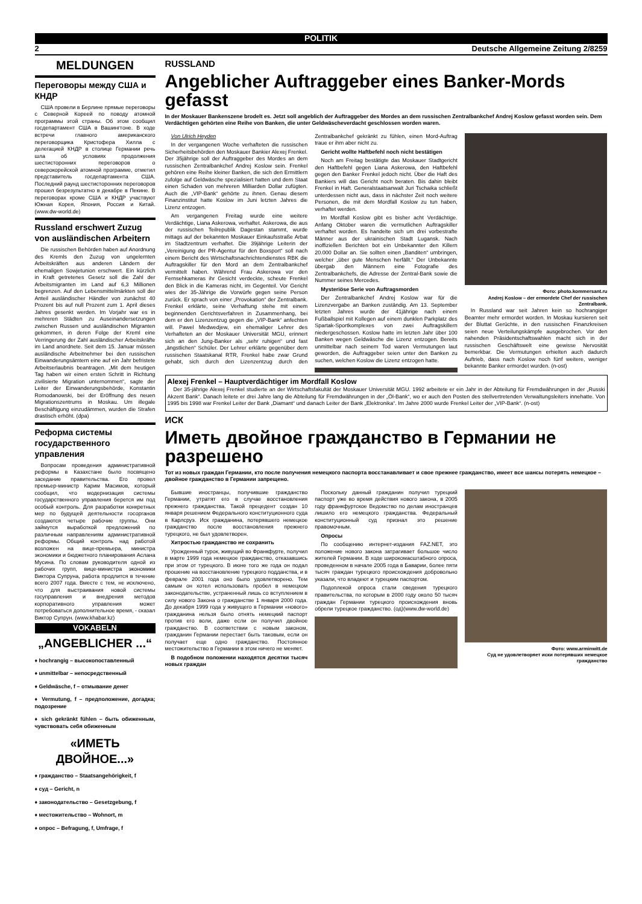POLITIK
2 Deutsche Allgemeine Zeitung 2/8259
MELDUNGEN
Переговоры между США и КНДР
США провели в Берлине прямые переговоры с Северной Кореей по поводу атомной программы этой страны. Об этом сообщил госдепартамент США в Вашингтоне. В ходе встречи главного американского переговорщика Кристофера Хилла с делегацией КНДР в столице Германии речь шла об условиях продолжения шестисторонних переговоров о северокорейской атомной программе, отметил представитель госдепартамента США. Последний раунд шестисторонних переговоров прошел безрезультатно в декабре в Пекине. В переговорах кроме США и КНДР участвуют Южная Корея, Япония, Россия и Китай. (www.dw-world.de)
Russland erschwert Zuzug von aus­ländischen Arbeitern
Die russischen Behörden haben auf Anordnung des Kremls den Zuzug von ungelernten Arbeitskräften aus anderen Ländern der ehemaligen Sowjetunion erschwert. Ein kürzlich in Kraft getretenes Gesetz soll die Zahl der Arbeitsmigranten im Land auf 6,3 Millionen begrenzen. Auf den Lebensmittelmärkten soll der Anteil ausländischer Händler von zunächst 40 Prozent bis auf null Prozent zum 1. April dieses Jahres gesenkt werden. Im Vorjahr war es in mehreren Städten zu Auseinandersetzungen zwischen Russen und ausländischen Migranten gekommen, in deren Folge der Kreml eine Verringerung der Zahl ausländischer Arbeitskräfte im Land anordnete. Seit dem 15. Januar müssen ausländische Arbeitnehmer bei den russischen Einwanderungsämtern eine auf ein Jahr befristete Arbeitserlaubnis beantragen. „Mit dem heutigen Tag haben wir einen ersten Schritt in Richtung zivilisierte Migration unternommen“, sagte der Leiter der Einwanderungsbehörde, Konstantin Romodanowski, bei der Eröffnung des neuen Migrationszentrums in Moskau. Um illegale Beschäftigung einzudämmen, wurden die Strafen drastisch erhöht. (dpa)
Реформа системы государственного управления
Вопросам проведения административной реформы в Казахстане было посвящено заседание правительства. Его провел премьер-министр Карим Масимов, который сообщил, что модернизация системы государственного управления берется им под особый контроль. Для разработки конкретных мер по будущей деятельности госорганов создаются четыре рабочие группы. Они займутся выработкой предложений по различным направлениям административной реформы. Общий контроль над работой возложен на вице-премьера, министра экономики и бюджетного планирования Аслана Мусина. По словам руководителя одной из рабочих групп, вице-министра экономики Виктора Супруна, работа продлится в течение всего 2007 года. Вместе с тем, не исключено, что для выстраивания новой системы госуправления и внедрения методов корпоративного управления может потребоваться дополнительное время, - сказал Виктор Супрун. (www.khabar.kz)
VOKABELN
„ANGEBLICHER ...“
♦ hochrangig – высокопоставленный
♦ unmittelbar – непосредственный
♦ Geldwäsche, f – отмывание денег
♦ Vermutung, f – предположение, догадка; подозрение
♦ sich gekränkt fühlen – быть обиженным, чувствовать себя обиженным
«ИМЕТЬ ДВОЙНОЕ...»
♦ гражданство – Staatsangehörigkeit, f
♦ суд – Gericht, n
♦ законодательство – Gesetzgebung, f
♦ местожительство – Wohnort, m
♦ опрос – Befragung, f, Umfrage, f
RUSSLAND
Angeblicher Auftraggeber eines Banker-Mords gefasst
In der Moskauer Bankenszene brodelt es. Jetzt soll angeblich der Auftraggeber des Mordes an dem russischen Zentralbankchef Andrej Koslow gefasst worden sein. Dem Verdächtigen gehörten eine Reihe von Banken, die unter Geldwäscheverdacht geschlossen worden waren.
Von Ulrich Heyden
In der vergangenen Woche verhafteten die russischen Sicherheitsbehörden den Moskauer Bankier Alexej Frenkel. Der 35jährige soll der Auftraggeber des Mordes an dem russischen Zentralbankchef Andrej Koslow sein. Frenkel gehören eine Reihe kleiner Banken, die sich den Ermittlern zufolge auf Geldwäsche spezialisiert hatten und dem Staat einen Schaden von mehreren Milliarden Dollar zufügten. Auch die „VIP-Bank“ gehörte zu ihnen. Genau diesem Finanzinstitut hatte Koslow im Juni letzten Jahres die Lizenz entzogen.
Am vergangenen Freitag wurde eine weitere Verdächtige, Liana Askerowa, verhaftet. Askerowa, die aus der russischen Teilrepublik Dagestan stammt, wurde mittags auf der bekannten Moskauer Einkaufsstraße Arbat im Stadtzentrum verhaftet. Die 39jährige Leiterin der „Vereinigung der PR-Agentur für den Boxsport“ soll nach einem Bericht des Wirtschaftsnachrichtendienstes RBK die Auftragskiller für den Mord an dem Zentralbankchef vermittelt haben. Während Frau Askerowa vor den Fernsehkameras ihr Gesicht verdeckte, scheute Frenkel den Blick in die Kameras nicht, im Gegenteil. Vor Gericht wies der 35-Jährige die Vorwürfe gegen seine Person zurück. Er sprach von einer „Provokation“ der Zentralbank. Frenkel erklärte, seine Verhaftung stehe mit einem beginnenden Gerichtsverfahren in Zusammenhang, bei dem er den Lizenzentzug gegen die „VIP-Bank“ anfechten will. Pawel Medwedjew, ein ehemaliger Lehrer des Verhafteten an der Moskauer Universität MGU, erinnert sich an den Jung-Banker als „sehr ruhigen“ und fast „ängstlichen“ Schüler. Der Lehrer erklärte gegenüber dem russischen Staatskanal RTR, Frenkel habe zwar Grund gehabt, sich durch den Lizenzentzug durch den Zentralbankchef gekränkt zu fühlen, einen Mord-Auftrag traue er ihm aber nicht zu.
Gericht wollte Haftbefehl noch nicht bestätigen
Noch am Freitag bestätigte das Moskauer Stadtgericht den Haftbefehl gegen Liana Askerowa, den Haftbefehl gegen den Banker Frenkel jedoch nicht. Über die Haft des Bankiers will das Gericht noch beraten. Bis dahin bleibt Frenkel in Haft. Generalstaatsanwalt Juri Tschaika schließt unterdessen nicht aus, dass in nächster Zeit noch weitere Personen, die mit dem Mordfall Koslow zu tun haben, verhaftet werden.
Im Mordfall Koslow gibt es bisher acht Verdächtige. Anfang Oktober waren die vermutlichen Auftragskiller verhaftet worden. Es handelte sich um drei vorbestrafte Männer aus der ukrainischen Stadt Lugansk. Nach inoffiziellen Berichten bot ein Unbekannter den Killern 20.000 Dollar an. Sie sollten einen „Banditen“ umbringen, welcher „über gute Menschen herfällt.“ Der Unbekannte übergab den Männern eine Fotografie des Zentralbankchefs, die Adresse der Zentral-Bank sowie die Nummer seines Mercedes.
Mysteriöse Serie von Auftragsmorden
Der Zentralbankchef Andrej Koslow war für die Lizenzvergabe an Banken zuständig. Am 13. September letzten Jahres wurde der 41jährige nach einem Fußballspiel mit Kollegen auf einem dunklen Parkplatz des Spartak-Sportkomplexes von zwei Auftragskillern niedergeschossen. Koslow hatte im letzten Jahr über 100 Banken wegen Geldwäsche die Lizenz entzogen. Bereits unmittelbar nach seinem Tod waren Vermutungen laut geworden, die Auftraggeber seien unter den Banken zu suchen, welchen Koslow die Lizenz entzogen hatte.
Фото: photo.kommersant.ru
Andrej Koslow – der ermordete Chef der russischen Zentralbank.
In Russland war seit Jahren kein so hochrangiger Beamter mehr ermordet worden. In Moskau kursieren seit der Bluttat Gerüchte, in den russischen Finanzkreisen seien neue Verteilungskämpfe ausgebrochen. Vor den nahenden Präsidentschaftswahlen macht sich in der russischen Geschäftswelt eine gewisse Nervosität bemerkbar. Die Vermutungen erhielten auch dadurch Auftrieb, dass nach Koslow noch fünf weitere, weniger bekannte Banker ermordet wurden. (n-ost)
Alexej Frenkel – Hauptverdächtiger im Mordfall Koslow
Der 35-jährige Alexej Frenkel studierte an der Wirtschaftsfakultät der Moskauer Universität MGU. 1992 arbeitete er ein Jahr in der Abteilung für Fremdwährungen in der „Russki Akzent Bank“. Danach leitete er drei Jahre lang die Abteilung für Fremdwährungen in der „Öl-Bank“, wo er auch den Posten des stellvertretenden Verwaltungsleiters innehatte. Von 1995 bis 1998 war Frenkel Leiter der Bank „Diamant“ und danach Leiter der Bank „Elektronika“. Im Jahre 2000 wurde Frenkel Leiter der „VIP-Bank“. (n-ost)
ИСК
Иметь двойное гражданство в Германии не разрешено
Тот из новых граждан Германии, кто после получения немецкого паспорта восстанавливает и свое прежнее гражданство, имеет все шансы потерять немецкое – двойное гражданство в Германии запрещено.
Бывшие иностранцы, получившие гражданство Германии, утратят его в случае восстановления прежнего гражданства. Такой прецедент создан 10 января решением Федерального конституционного суда в Карлсруэ. Иск гражданина, потерявшего немецкое гражданство после восстановления прежнего турецкого, не был удовлетворен.
Хитростью гражданство не сохранить
Урожденный турок, живущий во Франкфурте, получил в марте 1999 года немецкое гражданство, отказавшись при этом от турецкого. В июне того же года он подал прошение на восстановление турецкого подданства, и в феврале 2001 года оно было удовлетворено. Тем самым он хотел использовать пробел в немецком законодательстве, устраненный лишь со вступлением в силу нового Закона о гражданстве 1 января 2000 года. До декабря 1999 года у живущего в Германии «нового» гражданина нельзя было отнять немецкий паспорт против его воли, даже если он получил двойное гражданство. В соответствии с новым законом, гражданин Германии перестает быть таковым, если он получает еще одно гражданство. Постоянное местожительство в Германии в этом ничего не меняет.
В подобном положении находятся десятки тысяч новых граждан
Поскольку данный гражданин получил турецкий паспорт уже во время действия нового закона, в 2005 году франкфуртское Ведомство по делам иностранцев лишило его немецкого гражданства. Федеральный конституционный суд признал это решение правомочным.
Опросы
По сообщению интернет-издания FAZ.NET, это положение нового закона затрагивает большое число жителей Германии. В ходе широкомасштабного опроса, проведенном в начале 2005 года в Баварии, более пяти тысяч граждан турецкого происхождения добровольно указали, что владеют и турецким паспортом.
Подоплекой опроса стали сведения турецкого правительства, по которым в 2000 году около 50 тысяч граждан Германии турецкого происхождения вновь обрели турецкое гражданство. (од)(www.dw-world.de)
Фото: www.arminwitt.de
Суд не удовлетворяет иски потерявших немецкое гражданство